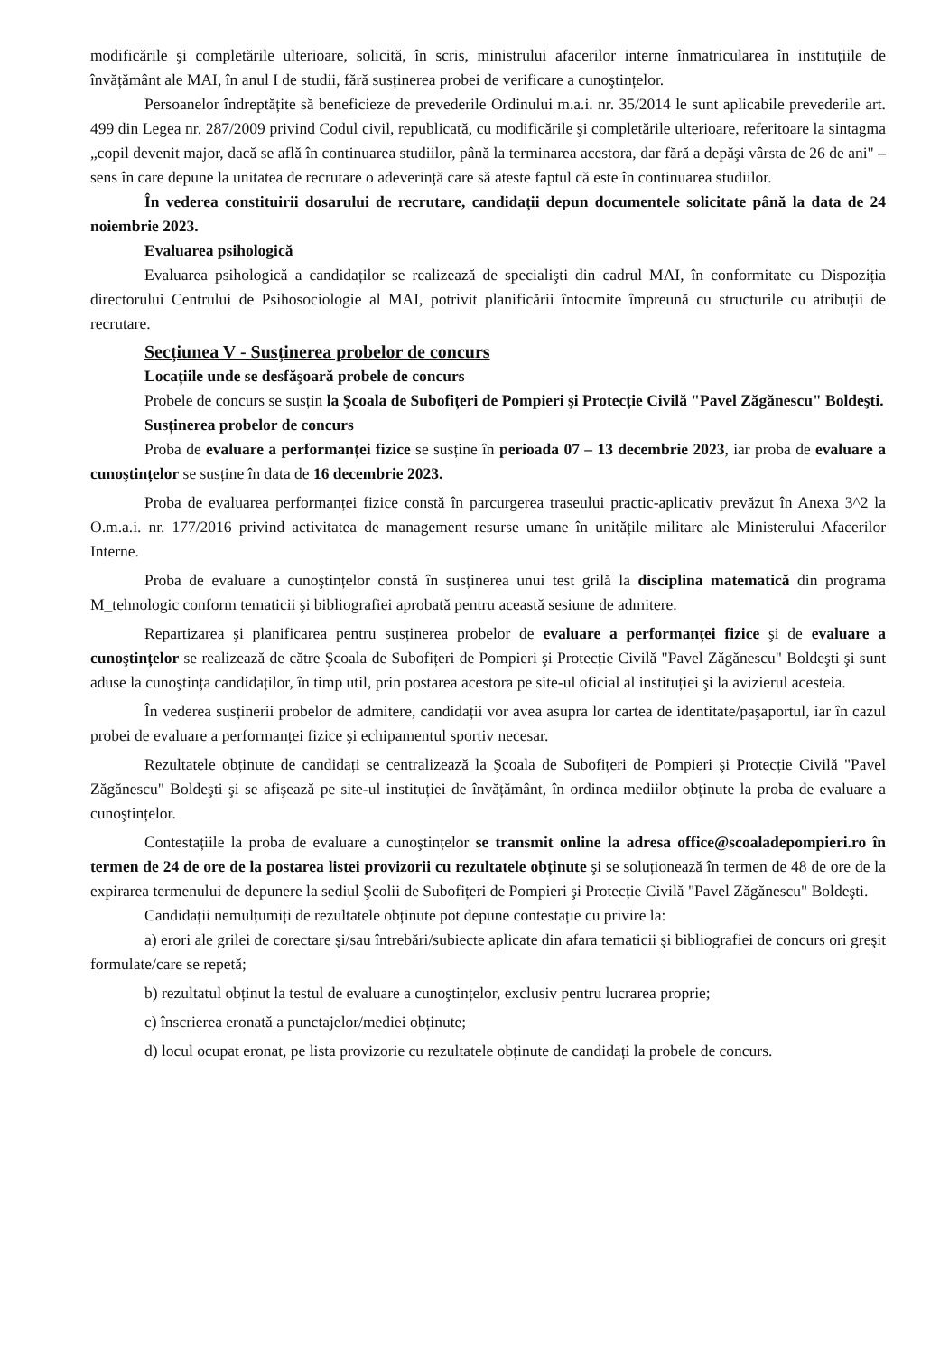modificările şi completările ulterioare, solicită, în scris, ministrului afacerilor interne înmatricularea în instituțiile de învățământ ale MAI, în anul I de studii, fără susținerea probei de verificare a cunoştințelor.
Persoanelor îndreptățite să beneficieze de prevederile Ordinului m.a.i. nr. 35/2014 le sunt aplicabile prevederile art. 499 din Legea nr. 287/2009 privind Codul civil, republicată, cu modificările şi completările ulterioare, referitoare la sintagma „copil devenit major, dacă se află în continuarea studiilor, până la terminarea acestora, dar fără a depăşi vârsta de 26 de ani" – sens în care depune la unitatea de recrutare o adeverință care să ateste faptul că este în continuarea studiilor.
În vederea constituirii dosarului de recrutare, candidații depun documentele solicitate până la data de 24 noiembrie 2023.
Evaluarea psihologică
Evaluarea psihologică a candidaților se realizează de specialişti din cadrul MAI, în conformitate cu Dispoziția directorului Centrului de Psihosociologie al MAI, potrivit planificării întocmite împreună cu structurile cu atribuții de recrutare.
Secțiunea V - Susținerea probelor de concurs
Locațiile unde se desfăşoară probele de concurs
Probele de concurs se susțin la Şcoala de Subofițeri de Pompieri şi Protecție Civilă "Pavel Zăgănescu" Boldeşti.
Susținerea probelor de concurs
Proba de evaluare a performanței fizice se susține în perioada 07 – 13 decembrie 2023, iar proba de evaluare a cunoştințelor se susține în data de 16 decembrie 2023.
Proba de evaluarea performanței fizice constă în parcurgerea traseului practic-aplicativ prevăzut în Anexa 3^2 la O.m.a.i. nr. 177/2016 privind activitatea de management resurse umane în unitățile militare ale Ministerului Afacerilor Interne.
Proba de evaluare a cunoştințelor constă în susținerea unui test grilă la disciplina matematică din programa M_tehnologic conform tematicii şi bibliografiei aprobată pentru această sesiune de admitere.
Repartizarea şi planificarea pentru susținerea probelor de evaluare a performanței fizice şi de evaluare a cunoştințelor se realizează de către Şcoala de Subofițeri de Pompieri şi Protecție Civilă "Pavel Zăgănescu" Boldeşti şi sunt aduse la cunoştința candidaților, în timp util, prin postarea acestora pe site-ul oficial al instituției şi la avizierul acesteia.
În vederea susținerii probelor de admitere, candidații vor avea asupra lor cartea de identitate/paşaportul, iar în cazul probei de evaluare a performanței fizice şi echipamentul sportiv necesar.
Rezultatele obținute de candidați se centralizează la Şcoala de Subofițeri de Pompieri şi Protecție Civilă "Pavel Zăgănescu" Boldeşti şi se afişează pe site-ul instituției de învățământ, în ordinea mediilor obținute la proba de evaluare a cunoştințelor.
Contestațiile la proba de evaluare a cunoştințelor se transmit online la adresa office@scoaladepompieri.ro în termen de 24 de ore de la postarea listei provizorii cu rezultatele obținute şi se soluționează în termen de 48 de ore de la expirarea termenului de depunere la sediul Şcolii de Subofițeri de Pompieri şi Protecție Civilă "Pavel Zăgănescu" Boldeşti.
Candidații nemulțumiți de rezultatele obținute pot depune contestație cu privire la:
a) erori ale grilei de corectare şi/sau întrebări/subiecte aplicate din afara tematicii şi bibliografiei de concurs ori greşit formulate/care se repetă;
b) rezultatul obținut la testul de evaluare a cunoştințelor, exclusiv pentru lucrarea proprie;
c) înscrierea eronată a punctajelor/mediei obținute;
d) locul ocupat eronat, pe lista provizorie cu rezultatele obținute de candidați la probele de concurs.